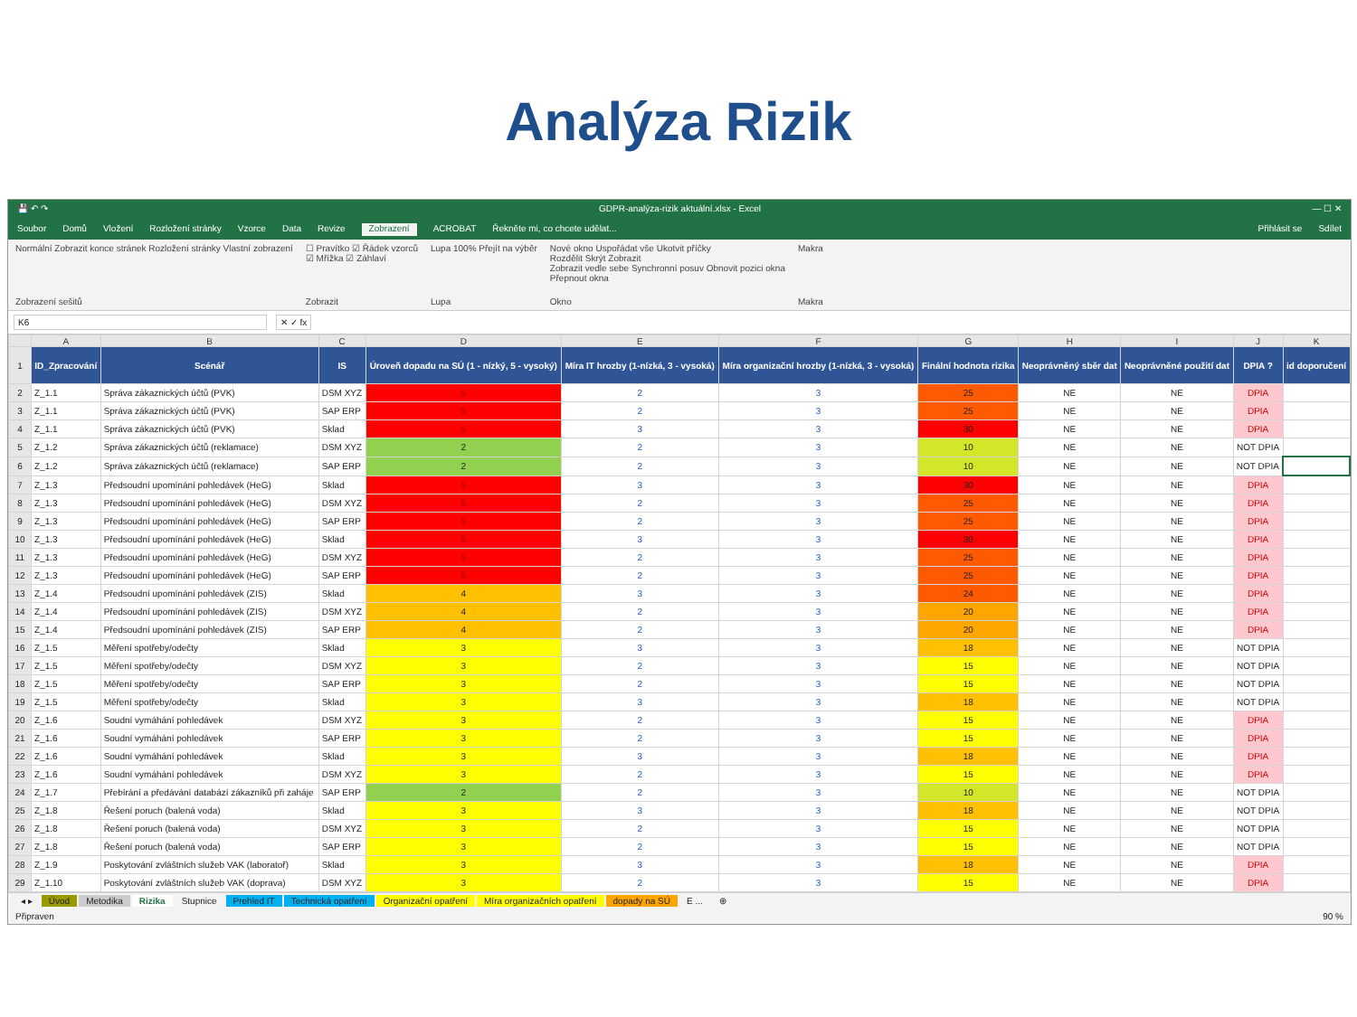Analýza Rizik
💾 ↶ ↷ GDPR-analýza-rizik aktuální.xlsx - Excel — ☐ ✕
Soubor Domů Vložení Rozložení stránky Vzorce Data Revize Zobrazení ACROBAT Řekněte mi, co chcete udělat... Přihlásit se Sdílet
Normální Zobrazit konce stránek Rozložení stránky Vlastní zobrazení
Zobrazení sešitů
☐ Pravítko ☑ Řádek vzorců
☑ Mřížka ☑ Záhlaví
Zobrazit
Lupa 100% Přejít na výběr
Lupa
Nové okno Uspořádat vše Ukotvit příčky
Rozdělit Skrýt Zobrazit
Zobrazit vedle sebe Synchronní posuv Obnovit pozici okna
Přepnout okna
Okno
Makra
Makra
K6 ✕ ✓ fx
| | A | B | C | D | E | F | G | H | I | J | K |
| --- | --- | --- | --- | --- | --- | --- | --- | --- | --- | --- | --- |
| 1 | ID_Zpracování | Scénář | IS | Úroveň dopadu na SÚ (1 - nízký, 5 - vysoký) | Míra IT hrozby (1-nízká, 3 - vysoká) | Míra organizační hrozby (1-nízká, 3 - vysoká) | Finální hodnota rizika | Neoprávněný sběr dat | Neoprávněné použití dat | DPIA ? | id doporučení |
| 2 | Z_1.1 | Správa zákaznických účtů (PVK) | DSM XYZ | 5 | 2 | 3 | 25 | NE | NE | DPIA | |
| 3 | Z_1.1 | Správa zákaznických účtů (PVK) | SAP ERP | 5 | 2 | 3 | 25 | NE | NE | DPIA | |
| 4 | Z_1.1 | Správa zákaznických účtů (PVK) | Sklad | 5 | 3 | 3 | 30 | NE | NE | DPIA | |
| 5 | Z_1.2 | Správa zákaznických účtů (reklamace) | DSM XYZ | 2 | 2 | 3 | 10 | NE | NE | NOT DPIA | |
| 6 | Z_1.2 | Správa zákaznických účtů (reklamace) | SAP ERP | 2 | 2 | 3 | 10 | NE | NE | NOT DPIA | |
| 7 | Z_1.3 | Předsoudní upomínání pohledávek (HeG) | Sklad | 5 | 3 | 3 | 30 | NE | NE | DPIA | |
| 8 | Z_1.3 | Předsoudní upomínání pohledávek (HeG) | DSM XYZ | 5 | 2 | 3 | 25 | NE | NE | DPIA | |
| 9 | Z_1.3 | Předsoudní upomínání pohledávek (HeG) | SAP ERP | 5 | 2 | 3 | 25 | NE | NE | DPIA | |
| 10 | Z_1.3 | Předsoudní upomínání pohledávek (HeG) | Sklad | 5 | 3 | 3 | 30 | NE | NE | DPIA | |
| 11 | Z_1.3 | Předsoudní upomínání pohledávek (HeG) | DSM XYZ | 5 | 2 | 3 | 25 | NE | NE | DPIA | |
| 12 | Z_1.3 | Předsoudní upomínání pohledávek (HeG) | SAP ERP | 5 | 2 | 3 | 25 | NE | NE | DPIA | |
| 13 | Z_1.4 | Předsoudní upomínání pohledávek (ZIS) | Sklad | 4 | 3 | 3 | 24 | NE | NE | DPIA | |
| 14 | Z_1.4 | Předsoudní upomínání pohledávek (ZIS) | DSM XYZ | 4 | 2 | 3 | 20 | NE | NE | DPIA | |
| 15 | Z_1.4 | Předsoudní upomínání pohledávek (ZIS) | SAP ERP | 4 | 2 | 3 | 20 | NE | NE | DPIA | |
| 16 | Z_1.5 | Měření spotřeby/odečty | Sklad | 3 | 3 | 3 | 18 | NE | NE | NOT DPIA | |
| 17 | Z_1.5 | Měření spotřeby/odečty | DSM XYZ | 3 | 2 | 3 | 15 | NE | NE | NOT DPIA | |
| 18 | Z_1.5 | Měření spotřeby/odečty | SAP ERP | 3 | 2 | 3 | 15 | NE | NE | NOT DPIA | |
| 19 | Z_1.5 | Měření spotřeby/odečty | Sklad | 3 | 3 | 3 | 18 | NE | NE | NOT DPIA | |
| 20 | Z_1.6 | Soudní vymáhání pohledávek | DSM XYZ | 3 | 2 | 3 | 15 | NE | NE | DPIA | |
| 21 | Z_1.6 | Soudní vymáhání pohledávek | SAP ERP | 3 | 2 | 3 | 15 | NE | NE | DPIA | |
| 22 | Z_1.6 | Soudní vymáhání pohledávek | Sklad | 3 | 3 | 3 | 18 | NE | NE | DPIA | |
| 23 | Z_1.6 | Soudní vymáhání pohledávek | DSM XYZ | 3 | 2 | 3 | 15 | NE | NE | DPIA | |
| 24 | Z_1.7 | Přebírání a předávání databází zákazníků při zaháje | SAP ERP | 2 | 2 | 3 | 10 | NE | NE | NOT DPIA | |
| 25 | Z_1.8 | Řešení poruch (balená voda) | Sklad | 3 | 3 | 3 | 18 | NE | NE | NOT DPIA | |
| 26 | Z_1.8 | Řešení poruch (balená voda) | DSM XYZ | 3 | 2 | 3 | 15 | NE | NE | NOT DPIA | |
| 27 | Z_1.8 | Řešení poruch (balená voda) | SAP ERP | 3 | 2 | 3 | 15 | NE | NE | NOT DPIA | |
| 28 | Z_1.9 | Poskytování zvláštních služeb VAK (laboratoř) | Sklad | 3 | 3 | 3 | 18 | NE | NE | DPIA | |
| 29 | Z_1.10 | Poskytování zvláštních služeb VAK (doprava) | DSM XYZ | 3 | 2 | 3 | 15 | NE | NE | DPIA | |
◂ ▸ Úvod Metodika Rizika Stupnice Prehled IT Technická opatření Organizační opatření Míra organizačních opatření dopady na SÚ E ... ⊕
Připraven 90 %